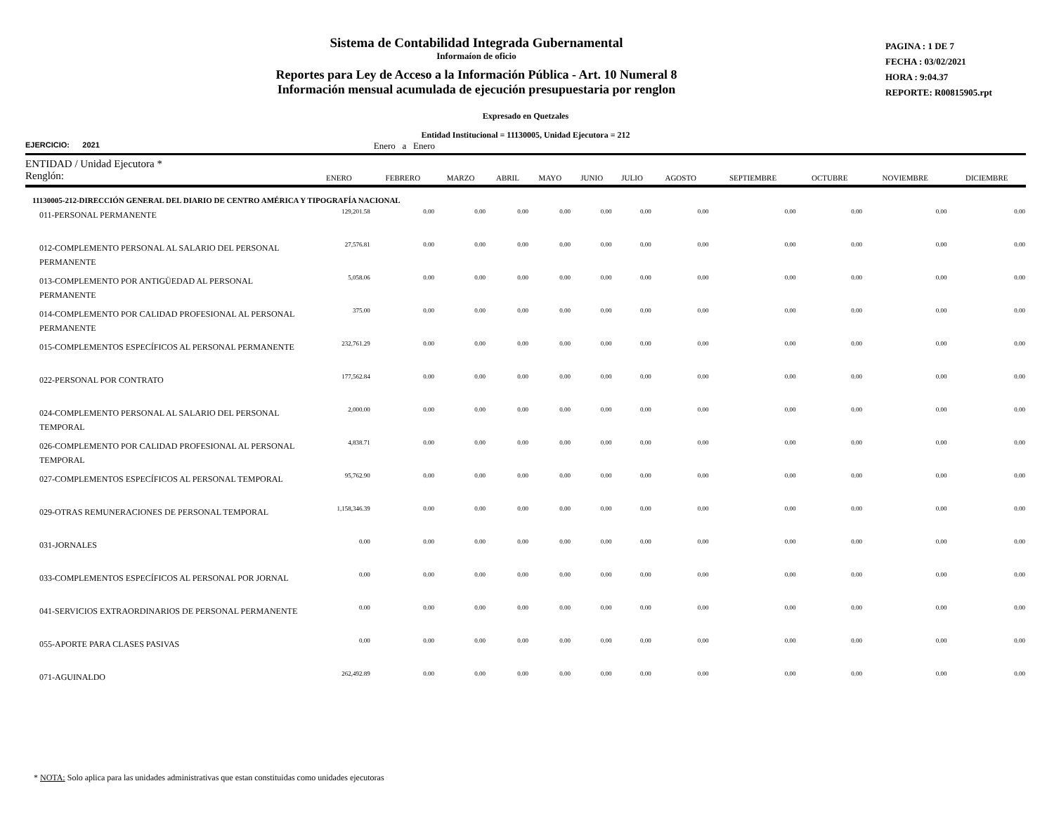Sistema de Contabilidad Integrada Gubernamental
Informaíon de oficio
Reportes para Ley de Acceso a la Información Pública - Art. 10 Numeral 8
Información mensual acumulada de ejecución presupuestaria por renglon
PAGINA : 1 DE 7
FECHA : 03/02/2021
HORA : 9:04.37
REPORTE: R00815905.rpt
Expresado en Quetzales
Entidad Institucional = 11130005, Unidad Ejecutora = 212
EJERCICIO: 2021 Enero a Enero
| ENTIDAD / Unidad Ejecutora * Renglón: | ENERO | FEBRERO | MARZO | ABRIL | MAYO | JUNIO | JULIO | AGOSTO | SEPTIEMBRE | OCTUBRE | NOVIEMBRE | DICIEMBRE |
| --- | --- | --- | --- | --- | --- | --- | --- | --- | --- | --- | --- | --- |
| 11130005-212-DIRECCIÓN GENERAL DEL DIARIO DE CENTRO AMÉRICA Y TIPOGRAFÍA NACIONAL | | | | | | | | | | | | |
| 011-PERSONAL PERMANENTE | 129,201.58 | 0.00 | 0.00 | 0.00 | 0.00 | 0.00 | 0.00 | 0.00 | 0.00 | 0.00 | 0.00 | 0.00 |
| 012-COMPLEMENTO PERSONAL AL SALARIO DEL PERSONAL PERMANENTE | 27,576.81 | 0.00 | 0.00 | 0.00 | 0.00 | 0.00 | 0.00 | 0.00 | 0.00 | 0.00 | 0.00 | 0.00 |
| 013-COMPLEMENTO POR ANTIGÜEDAD AL PERSONAL PERMANENTE | 5,058.06 | 0.00 | 0.00 | 0.00 | 0.00 | 0.00 | 0.00 | 0.00 | 0.00 | 0.00 | 0.00 | 0.00 |
| 014-COMPLEMENTO POR CALIDAD PROFESIONAL AL PERSONAL PERMANENTE | 375.00 | 0.00 | 0.00 | 0.00 | 0.00 | 0.00 | 0.00 | 0.00 | 0.00 | 0.00 | 0.00 | 0.00 |
| 015-COMPLEMENTOS ESPECÍFICOS AL PERSONAL PERMANENTE | 232,761.29 | 0.00 | 0.00 | 0.00 | 0.00 | 0.00 | 0.00 | 0.00 | 0.00 | 0.00 | 0.00 | 0.00 |
| 022-PERSONAL POR CONTRATO | 177,562.84 | 0.00 | 0.00 | 0.00 | 0.00 | 0.00 | 0.00 | 0.00 | 0.00 | 0.00 | 0.00 | 0.00 |
| 024-COMPLEMENTO PERSONAL AL SALARIO DEL PERSONAL TEMPORAL | 2,000.00 | 0.00 | 0.00 | 0.00 | 0.00 | 0.00 | 0.00 | 0.00 | 0.00 | 0.00 | 0.00 | 0.00 |
| 026-COMPLEMENTO POR CALIDAD PROFESIONAL AL PERSONAL TEMPORAL | 4,838.71 | 0.00 | 0.00 | 0.00 | 0.00 | 0.00 | 0.00 | 0.00 | 0.00 | 0.00 | 0.00 | 0.00 |
| 027-COMPLEMENTOS ESPECÍFICOS AL PERSONAL TEMPORAL | 95,762.90 | 0.00 | 0.00 | 0.00 | 0.00 | 0.00 | 0.00 | 0.00 | 0.00 | 0.00 | 0.00 | 0.00 |
| 029-OTRAS REMUNERACIONES DE PERSONAL TEMPORAL | 1,158,346.39 | 0.00 | 0.00 | 0.00 | 0.00 | 0.00 | 0.00 | 0.00 | 0.00 | 0.00 | 0.00 | 0.00 |
| 031-JORNALES | 0.00 | 0.00 | 0.00 | 0.00 | 0.00 | 0.00 | 0.00 | 0.00 | 0.00 | 0.00 | 0.00 | 0.00 |
| 033-COMPLEMENTOS ESPECÍFICOS AL PERSONAL POR JORNAL | 0.00 | 0.00 | 0.00 | 0.00 | 0.00 | 0.00 | 0.00 | 0.00 | 0.00 | 0.00 | 0.00 | 0.00 |
| 041-SERVICIOS EXTRAORDINARIOS DE PERSONAL PERMANENTE | 0.00 | 0.00 | 0.00 | 0.00 | 0.00 | 0.00 | 0.00 | 0.00 | 0.00 | 0.00 | 0.00 | 0.00 |
| 055-APORTE PARA CLASES PASIVAS | 0.00 | 0.00 | 0.00 | 0.00 | 0.00 | 0.00 | 0.00 | 0.00 | 0.00 | 0.00 | 0.00 | 0.00 |
| 071-AGUINALDO | 262,492.89 | 0.00 | 0.00 | 0.00 | 0.00 | 0.00 | 0.00 | 0.00 | 0.00 | 0.00 | 0.00 | 0.00 |
* NOTA: Solo aplica para las unidades administrativas que estan constituidas como unidades ejecutoras